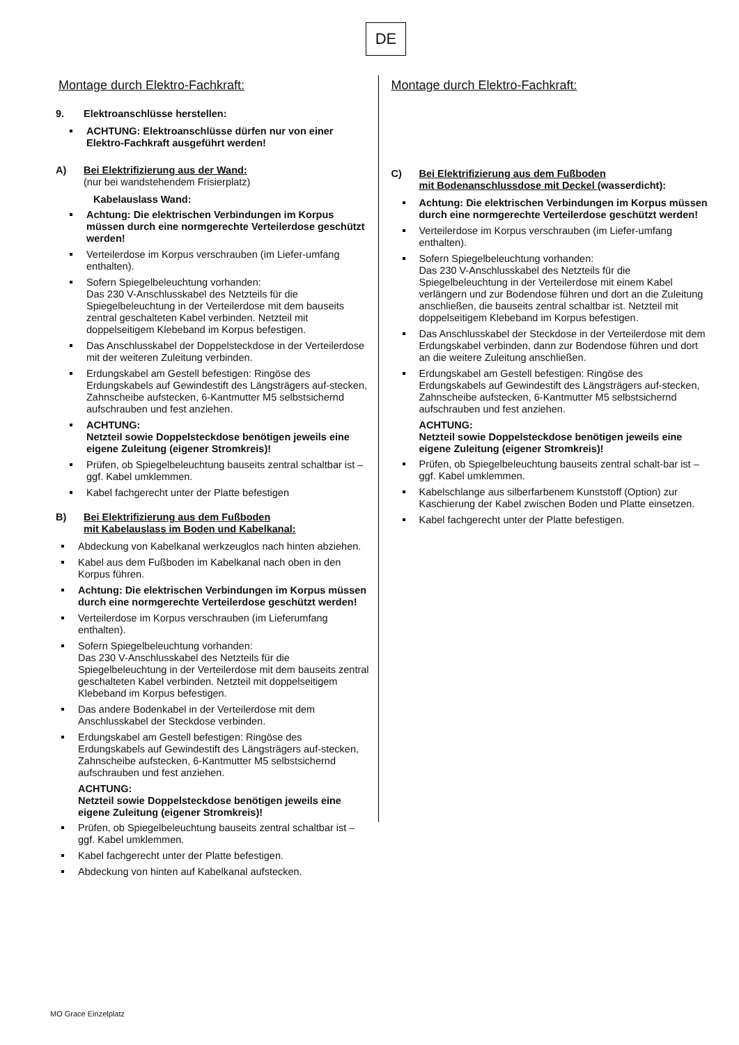DE
Montage durch Elektro-Fachkraft:
9. Elektroanschlüsse herstellen:
ACHTUNG: Elektroanschlüsse dürfen nur von einer Elektro-Fachkraft ausgeführt werden!
A) Bei Elektrifizierung aus der Wand:
(nur bei wandstehendem Frisierplatz)
Kabelauslass Wand:
Achtung: Die elektrischen Verbindungen im Korpus müssen durch eine normgerechte Verteilerdose geschützt werden!
Verteilerdose im Korpus verschrauben (im Liefer-umfang enthalten).
Sofern Spiegelbeleuchtung vorhanden:
Das 230 V-Anschlusskabel des Netzteils für die Spiegelbeleuchtung in der Verteilerdose mit dem bauseits zentral geschalteten Kabel verbinden. Netzteil mit doppelseitigem Klebeband im Korpus befestigen.
Das Anschlusskabel der Doppelsteckdose in der Verteilerdose mit der weiteren Zuleitung verbinden.
Erdungskabel am Gestell befestigen: Ringöse des Erdungskabels auf Gewindestift des Längsträgers auf-stecken, Zahnscheibe aufstecken, 6-Kantmutter M5 selbstsichernd aufschrauben und fest anziehen.
ACHTUNG:
Netzteil sowie Doppelsteckdose benötigen jeweils eine eigene Zuleitung (eigener Stromkreis)!
Prüfen, ob Spiegelbeleuchtung bauseits zentral schaltbar ist – ggf. Kabel umklemmen.
Kabel fachgerecht unter der Platte befestigen
B) Bei Elektrifizierung aus dem Fußboden
mit Kabelauslass im Boden und Kabelkanal:
Abdeckung von Kabelkanal werkzeuglos nach hinten abziehen.
Kabel aus dem Fußboden im Kabelkanal nach oben in den Korpus führen.
Achtung: Die elektrischen Verbindungen im Korpus müssen durch eine normgerechte Verteilerdose geschützt werden!
Verteilerdose im Korpus verschrauben (im Lieferumfang enthalten).
Sofern Spiegelbeleuchtung vorhanden:
Das 230 V-Anschlusskabel des Netzteils für die Spiegelbeleuchtung in der Verteilerdose mit dem bauseits zentral geschalteten Kabel verbinden. Netzteil mit doppelseitigem Klebeband im Korpus befestigen.
Das andere Bodenkabel in der Verteilerdose mit dem Anschlusskabel der Steckdose verbinden.
Erdungskabel am Gestell befestigen: Ringöse des Erdungskabels auf Gewindestift des Längsträgers auf-stecken, Zahnscheibe aufstecken, 6-Kantmutter M5 selbstsichernd aufschrauben und fest anziehen.
ACHTUNG:
Netzteil sowie Doppelsteckdose benötigen jeweils eine eigene Zuleitung (eigener Stromkreis)!
Prüfen, ob Spiegelbeleuchtung bauseits zentral schaltbar ist – ggf. Kabel umklemmen.
Kabel fachgerecht unter der Platte befestigen.
Abdeckung von hinten auf Kabelkanal aufstecken.
Montage durch Elektro-Fachkraft:
C) Bei Elektrifizierung aus dem Fußboden
mit Bodenanschlussdose mit Deckel (wasserdicht):
Achtung: Die elektrischen Verbindungen im Korpus müssen durch eine normgerechte Verteilerdose geschützt werden!
Verteilerdose im Korpus verschrauben (im Liefer-umfang enthalten).
Sofern Spiegelbeleuchtung vorhanden:
Das 230 V-Anschlusskabel des Netzteils für die Spiegelbeleuchtung in der Verteilerdose mit einem Kabel verlängern und zur Bodendose führen und dort an die Zuleitung anschließen, die bauseits zentral schaltbar ist. Netzteil mit doppelseitigem Klebeband im Korpus befestigen.
Das Anschlusskabel der Steckdose in der Verteilerdose mit dem Erdungskabel verbinden, dann zur Bodendose führen und dort an die weitere Zuleitung anschließen.
Erdungskabel am Gestell befestigen: Ringöse des Erdungskabels auf Gewindestift des Längsträgers auf-stecken, Zahnscheibe aufstecken, 6-Kantmutter M5 selbstsichernd aufschrauben und fest anziehen.
ACHTUNG:
Netzteil sowie Doppelsteckdose benötigen jeweils eine eigene Zuleitung (eigener Stromkreis)!
Prüfen, ob Spiegelbeleuchtung bauseits zentral schalt-bar ist – ggf. Kabel umklemmen.
Kabelschlange aus silberfarbenem Kunststoff (Option) zur Kaschierung der Kabel zwischen Boden und Platte einsetzen.
Kabel fachgerecht unter der Platte befestigen.
MO Grace Einzelplatz